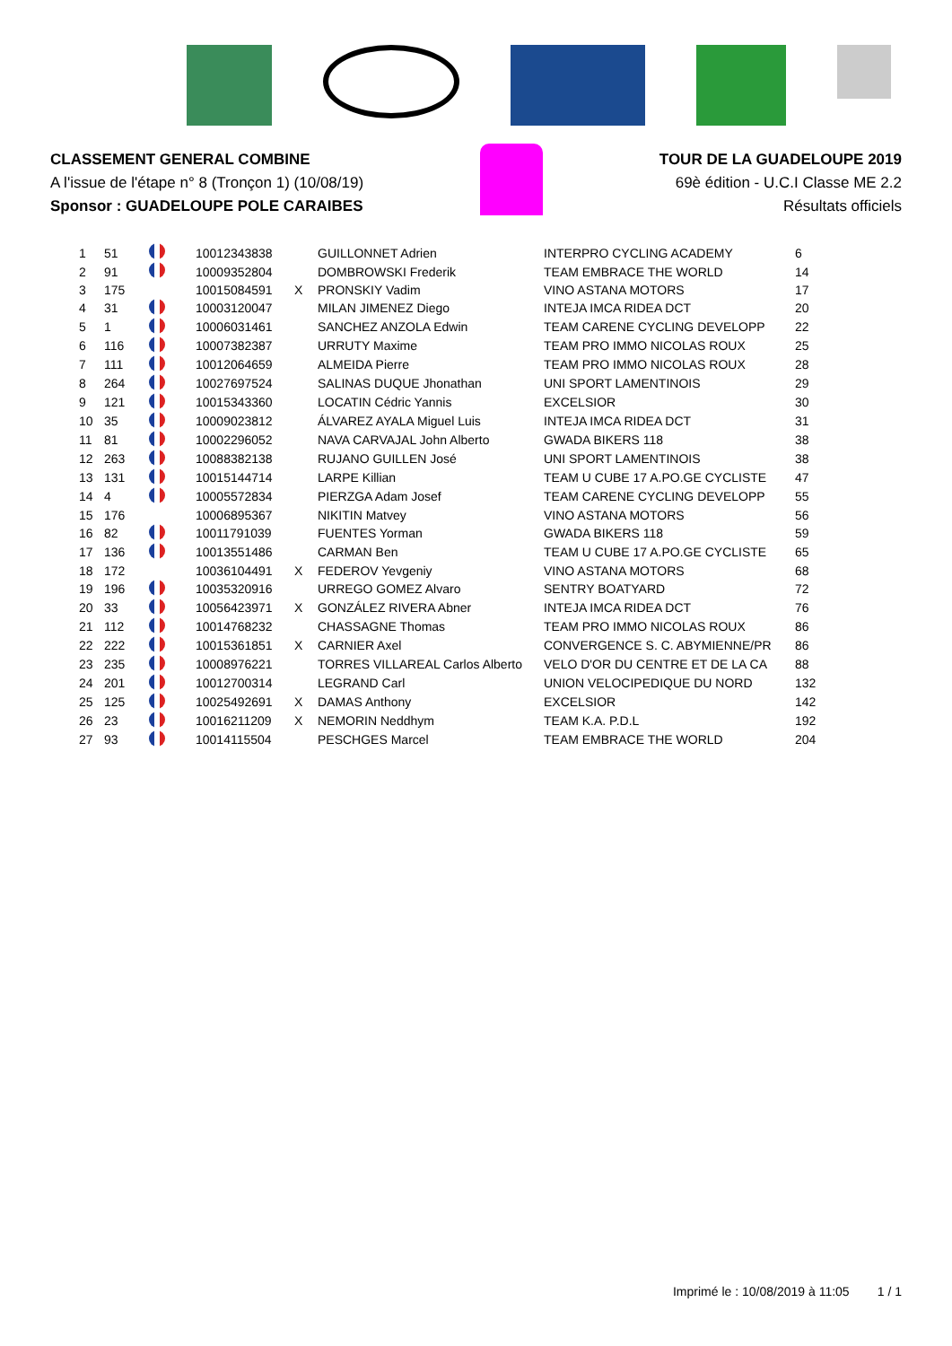CLASSEMENT GENERAL COMBINE
A l'issue de l'étape n° 8 (Tronçon 1) (10/08/19)
Sponsor : GUADELOUPE POLE CARAIBES
TOUR DE LA GUADELOUPE 2019
69è édition - U.C.I Classe ME 2.2
Résultats officiels
| 1 | 51 | | 10012343838 | | GUILLONNET Adrien | INTERPRO CYCLING ACADEMY | 6 |
| 2 | 91 | | 10009352804 | | DOMBROWSKI Frederik | TEAM EMBRACE THE WORLD | 14 |
| 3 | 175 | | 10015084591 | X | PRONSKIY Vadim | VINO ASTANA MOTORS | 17 |
| 4 | 31 | | 10003120047 | | MILAN JIMENEZ Diego | INTEJA IMCA RIDEA DCT | 20 |
| 5 | 1 | | 10006031461 | | SANCHEZ ANZOLA Edwin | TEAM CARENE CYCLING DEVELOPP | 22 |
| 6 | 116 | | 10007382387 | | URRUTY Maxime | TEAM PRO IMMO NICOLAS ROUX | 25 |
| 7 | 111 | | 10012064659 | | ALMEIDA Pierre | TEAM PRO IMMO NICOLAS ROUX | 28 |
| 8 | 264 | | 10027697524 | | SALINAS DUQUE Jhonathan | UNI SPORT LAMENTINOIS | 29 |
| 9 | 121 | | 10015343360 | | LOCATIN Cédric Yannis | EXCELSIOR | 30 |
| 10 | 35 | | 10009023812 | | ÁLVAREZ AYALA Miguel Luis | INTEJA IMCA RIDEA DCT | 31 |
| 11 | 81 | | 10002296052 | | NAVA CARVAJAL John Alberto | GWADA BIKERS 118 | 38 |
| 12 | 263 | | 10088382138 | | RUJANO GUILLEN José | UNI SPORT LAMENTINOIS | 38 |
| 13 | 131 | | 10015144714 | | LARPE Killian | TEAM U CUBE 17 A.PO.GE CYCLISTE | 47 |
| 14 | 4 | | 10005572834 | | PIERZGA Adam Josef | TEAM CARENE CYCLING DEVELOPP | 55 |
| 15 | 176 | | 10006895367 | | NIKITIN Matvey | VINO ASTANA MOTORS | 56 |
| 16 | 82 | | 10011791039 | | FUENTES Yorman | GWADA BIKERS 118 | 59 |
| 17 | 136 | | 10013551486 | | CARMAN Ben | TEAM U CUBE 17 A.PO.GE CYCLISTE | 65 |
| 18 | 172 | | 10036104491 | X | FEDEROV Yevgeniy | VINO ASTANA MOTORS | 68 |
| 19 | 196 | | 10035320916 | | URREGO GOMEZ Alvaro | SENTRY BOATYARD | 72 |
| 20 | 33 | | 10056423971 | X | GONZÁLEZ RIVERA Abner | INTEJA IMCA RIDEA DCT | 76 |
| 21 | 112 | | 10014768232 | | CHASSAGNE Thomas | TEAM PRO IMMO NICOLAS ROUX | 86 |
| 22 | 222 | | 10015361851 | X | CARNIER Axel | CONVERGENCE S. C. ABYMIENNE/PR | 86 |
| 23 | 235 | | 10008976221 | | TORRES VILLAREAL Carlos Alberto | VELO D'OR DU CENTRE ET DE LA CA | 88 |
| 24 | 201 | | 10012700314 | | LEGRAND Carl | UNION VELOCIPEDIQUE DU NORD | 132 |
| 25 | 125 | | 10025492691 | X | DAMAS Anthony | EXCELSIOR | 142 |
| 26 | 23 | | 10016211209 | X | NEMORIN Neddhym | TEAM K.A. P.D.L | 192 |
| 27 | 93 | | 10014115504 | | PESCHGES Marcel | TEAM EMBRACE THE WORLD | 204 |
Imprimé le : 10/08/2019 à 11:05 1 / 1